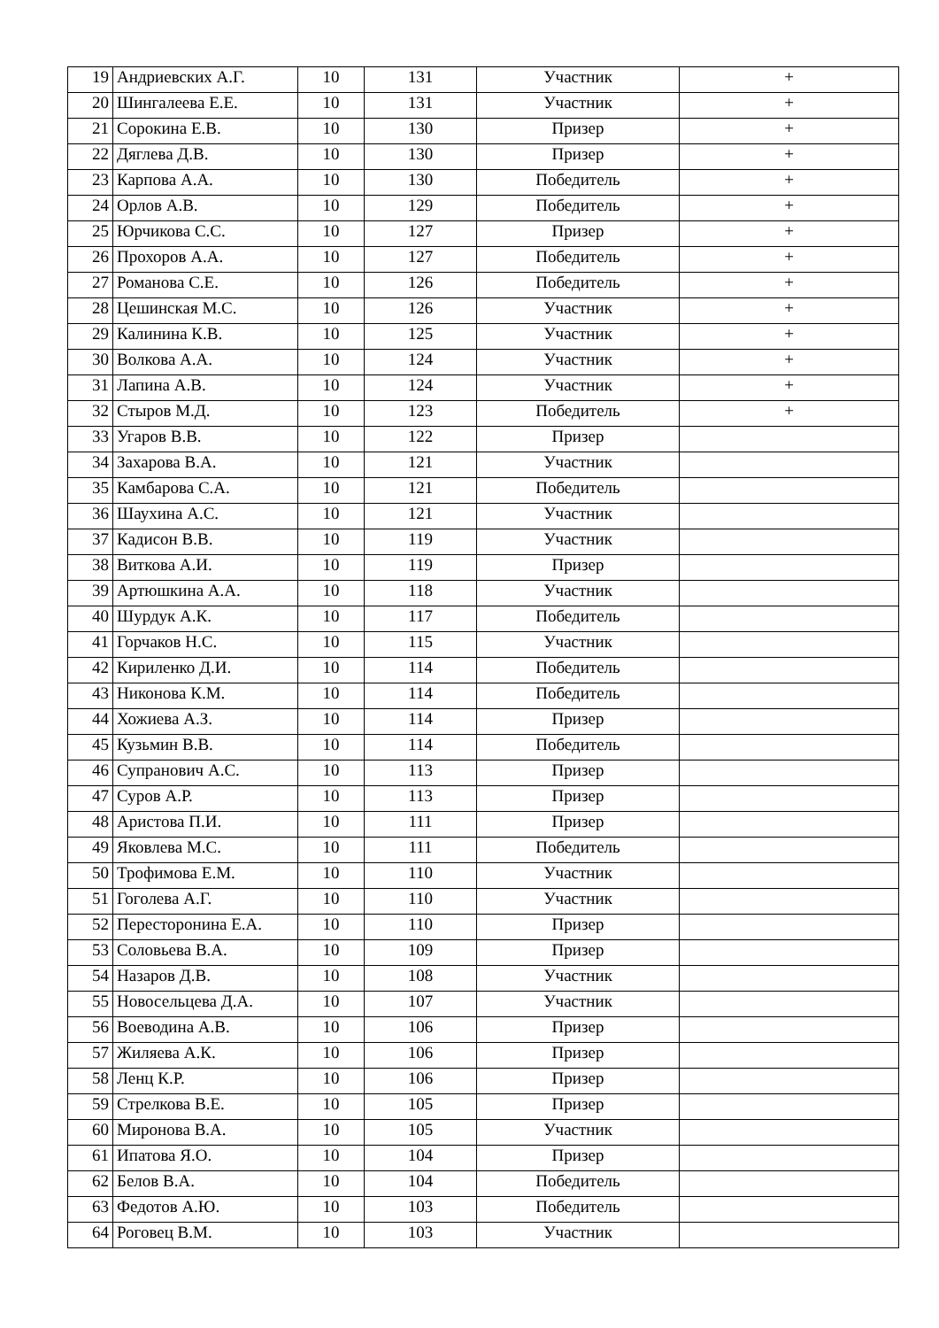| 19 | Андриевских А.Г. | 10 | 131 | Участник | + |
| 20 | Шингалеева Е.Е. | 10 | 131 | Участник | + |
| 21 | Сорокина Е.В. | 10 | 130 | Призер | + |
| 22 | Дяглева Д.В. | 10 | 130 | Призер | + |
| 23 | Карпова А.А. | 10 | 130 | Победитель | + |
| 24 | Орлов А.В. | 10 | 129 | Победитель | + |
| 25 | Юрчикова С.С. | 10 | 127 | Призер | + |
| 26 | Прохоров А.А. | 10 | 127 | Победитель | + |
| 27 | Романова С.Е. | 10 | 126 | Победитель | + |
| 28 | Цешинская М.С. | 10 | 126 | Участник | + |
| 29 | Калинина К.В. | 10 | 125 | Участник | + |
| 30 | Волкова А.А. | 10 | 124 | Участник | + |
| 31 | Лапина А.В. | 10 | 124 | Участник | + |
| 32 | Стыров М.Д. | 10 | 123 | Победитель | + |
| 33 | Угаров В.В. | 10 | 122 | Призер | |
| 34 | Захарова В.А. | 10 | 121 | Участник | |
| 35 | Камбарова С.А. | 10 | 121 | Победитель | |
| 36 | Шаухина А.С. | 10 | 121 | Участник | |
| 37 | Кадисон В.В. | 10 | 119 | Участник | |
| 38 | Виткова А.И. | 10 | 119 | Призер | |
| 39 | Артюшкина А.А. | 10 | 118 | Участник | |
| 40 | Шурдук А.К. | 10 | 117 | Победитель | |
| 41 | Горчаков Н.С. | 10 | 115 | Участник | |
| 42 | Кириленко Д.И. | 10 | 114 | Победитель | |
| 43 | Никонова К.М. | 10 | 114 | Победитель | |
| 44 | Хожиева А.З. | 10 | 114 | Призер | |
| 45 | Кузьмин В.В. | 10 | 114 | Победитель | |
| 46 | Супранович А.С. | 10 | 113 | Призер | |
| 47 | Суров А.Р. | 10 | 113 | Призер | |
| 48 | Аристова П.И. | 10 | 111 | Призер | |
| 49 | Яковлева М.С. | 10 | 111 | Победитель | |
| 50 | Трофимова Е.М. | 10 | 110 | Участник | |
| 51 | Гоголева А.Г. | 10 | 110 | Участник | |
| 52 | Пересторонина Е.А. | 10 | 110 | Призер | |
| 53 | Соловьева В.А. | 10 | 109 | Призер | |
| 54 | Назаров Д.В. | 10 | 108 | Участник | |
| 55 | Новосельцева Д.А. | 10 | 107 | Участник | |
| 56 | Воеводина А.В. | 10 | 106 | Призер | |
| 57 | Жиляева А.К. | 10 | 106 | Призер | |
| 58 | Ленц К.Р. | 10 | 106 | Призер | |
| 59 | Стрелкова В.Е. | 10 | 105 | Призер | |
| 60 | Миронова В.А. | 10 | 105 | Участник | |
| 61 | Ипатова Я.О. | 10 | 104 | Призер | |
| 62 | Белов В.А. | 10 | 104 | Победитель | |
| 63 | Федотов А.Ю. | 10 | 103 | Победитель | |
| 64 | Роговец В.М. | 10 | 103 | Участник | |